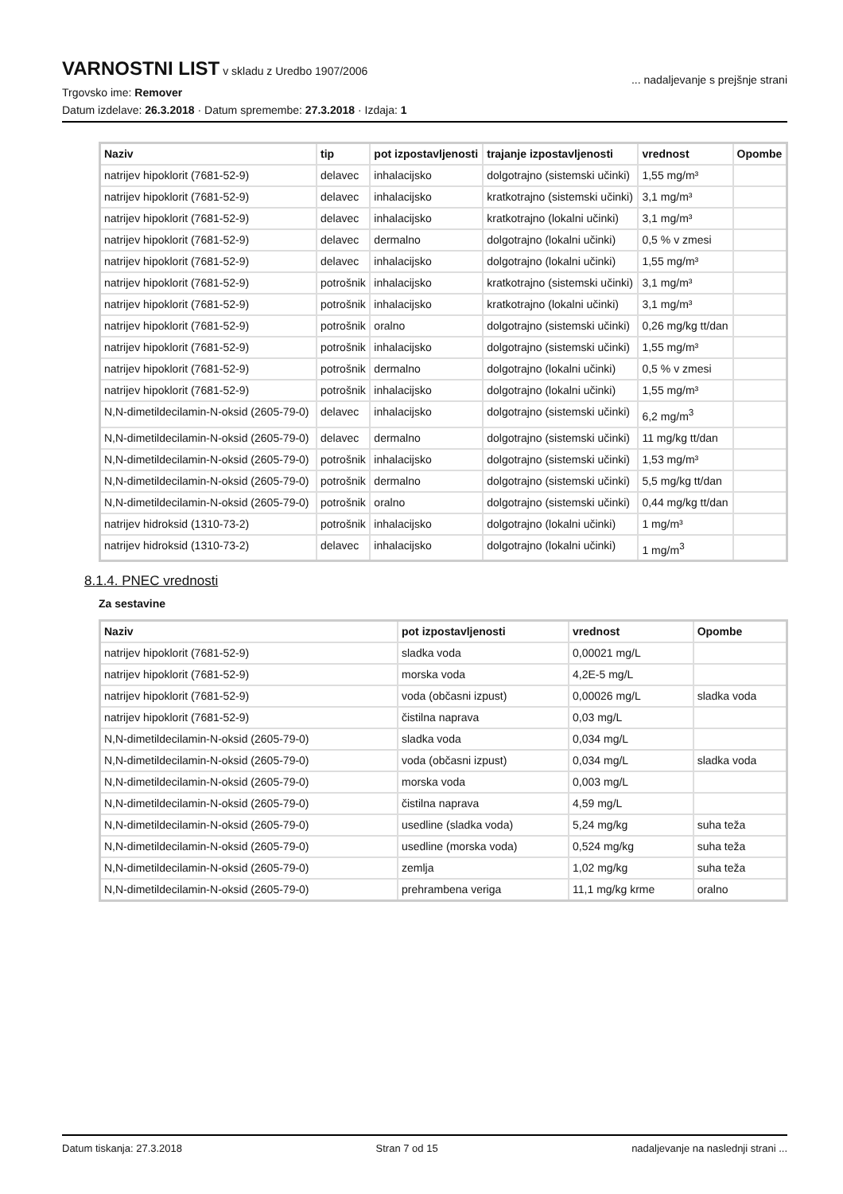VARNOSTNI LIST
v skladu z Uredbo 1907/2006
... nadaljevanje s prejšnje strani
Trgovsko ime: Remover
Datum izdelave: 26.3.2018 · Datum spremembe: 27.3.2018 · Izdaja: 1
| Naziv | tip | pot izpostavljenosti | trajanje izpostavljenosti | vrednost | Opombe |
| --- | --- | --- | --- | --- | --- |
| natrijev hipoklorit (7681-52-9) | delavec | inhalacijsko | dolgotrajno (sistemski učinki) | 1,55 mg/m³ | |
| natrijev hipoklorit (7681-52-9) | delavec | inhalacijsko | kratkotrajno (sistemski učinki) | 3,1 mg/m³ | |
| natrijev hipoklorit (7681-52-9) | delavec | inhalacijsko | kratkotrajno (lokalni učinki) | 3,1 mg/m³ | |
| natrijev hipoklorit (7681-52-9) | delavec | dermalno | dolgotrajno (lokalni učinki) | 0,5 % v zmesi | |
| natrijev hipoklorit (7681-52-9) | delavec | inhalacijsko | dolgotrajno (lokalni učinki) | 1,55 mg/m³ | |
| natrijev hipoklorit (7681-52-9) | potrošnik | inhalacijsko | kratkotrajno (sistemski učinki) | 3,1 mg/m³ | |
| natrijev hipoklorit (7681-52-9) | potrošnik | inhalacijsko | kratkotrajno (lokalni učinki) | 3,1 mg/m³ | |
| natrijev hipoklorit (7681-52-9) | potrošnik | oralno | dolgotrajno (sistemski učinki) | 0,26 mg/kg tt/dan | |
| natrijev hipoklorit (7681-52-9) | potrošnik | inhalacijsko | dolgotrajno (sistemski učinki) | 1,55 mg/m³ | |
| natrijev hipoklorit (7681-52-9) | potrošnik | dermalno | dolgotrajno (lokalni učinki) | 0,5 % v zmesi | |
| natrijev hipoklorit (7681-52-9) | potrošnik | inhalacijsko | dolgotrajno (lokalni učinki) | 1,55 mg/m³ | |
| N,N-dimetildecilamin-N-oksid (2605-79-0) | delavec | inhalacijsko | dolgotrajno (sistemski učinki) | 6,2 mg/m<sup>3</sup> | |
| N,N-dimetildecilamin-N-oksid (2605-79-0) | delavec | dermalno | dolgotrajno (sistemski učinki) | 11 mg/kg tt/dan | |
| N,N-dimetildecilamin-N-oksid (2605-79-0) | potrošnik | inhalacijsko | dolgotrajno (sistemski učinki) | 1,53 mg/m³ | |
| N,N-dimetildecilamin-N-oksid (2605-79-0) | potrošnik | dermalno | dolgotrajno (sistemski učinki) | 5,5 mg/kg tt/dan | |
| N,N-dimetildecilamin-N-oksid (2605-79-0) | potrošnik | oralno | dolgotrajno (sistemski učinki) | 0,44 mg/kg tt/dan | |
| natrijev hidroksid (1310-73-2) | potrošnik | inhalacijsko | dolgotrajno (lokalni učinki) | 1 mg/m³ | |
| natrijev hidroksid (1310-73-2) | delavec | inhalacijsko | dolgotrajno (lokalni učinki) | 1 mg/m<sup>3</sup> | |
8.1.4. PNEC vrednosti
Za sestavine
| Naziv | pot izpostavljenosti | vrednost | Opombe |
| --- | --- | --- | --- |
| natrijev hipoklorit (7681-52-9) | sladka voda | 0,00021 mg/L | |
| natrijev hipoklorit (7681-52-9) | morska voda | 4,2E-5 mg/L | |
| natrijev hipoklorit (7681-52-9) | voda (občasni izpust) | 0,00026 mg/L | sladka voda |
| natrijev hipoklorit (7681-52-9) | čistilna naprava | 0,03 mg/L | |
| N,N-dimetildecilamin-N-oksid (2605-79-0) | sladka voda | 0,034 mg/L | |
| N,N-dimetildecilamin-N-oksid (2605-79-0) | voda (občasni izpust) | 0,034 mg/L | sladka voda |
| N,N-dimetildecilamin-N-oksid (2605-79-0) | morska voda | 0,003 mg/L | |
| N,N-dimetildecilamin-N-oksid (2605-79-0) | čistilna naprava | 4,59 mg/L | |
| N,N-dimetildecilamin-N-oksid (2605-79-0) | usedline (sladka voda) | 5,24 mg/kg | suha teža |
| N,N-dimetildecilamin-N-oksid (2605-79-0) | usedline (morska voda) | 0,524 mg/kg | suha teža |
| N,N-dimetildecilamin-N-oksid (2605-79-0) | zemlja | 1,02 mg/kg | suha teža |
| N,N-dimetildecilamin-N-oksid (2605-79-0) | prehrambena veriga | 11,1 mg/kg krme | oralno |
Datum tiskanja: 27.3.2018 Stran 7 od 15 nadaljevanje na naslednji strani ...